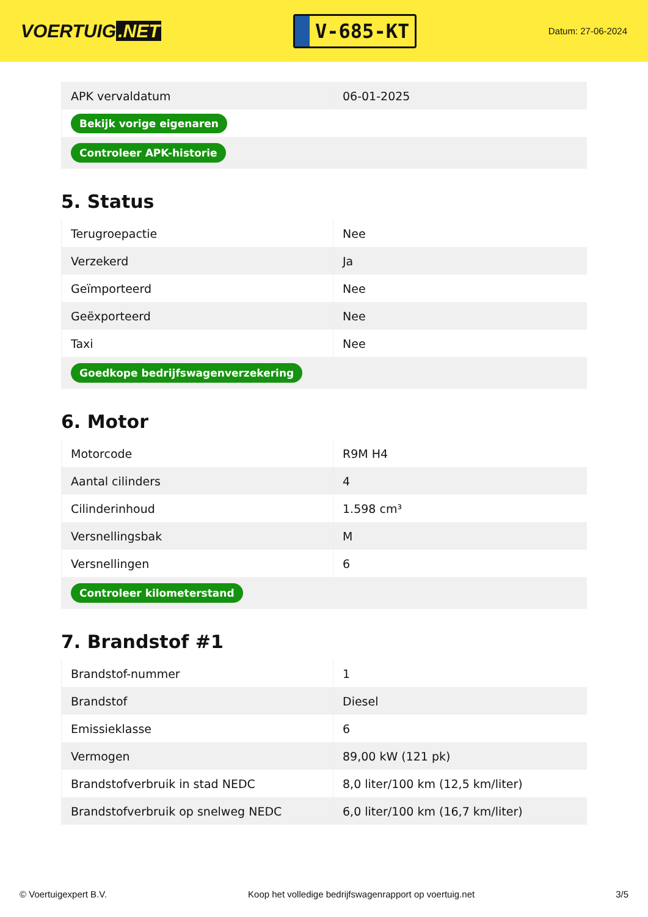VOERTUIG.NET
V-685-KT
Datum: 27-06-2024
| APK vervaldatum | 06-01-2025 |
| Bekijk vorige eigenaren | |
| Controleer APK-historie | |
5. Status
| Terugroepactie | Nee |
| Verzekerd | Ja |
| Geïmporteerd | Nee |
| Geëxporteerd | Nee |
| Taxi | Nee |
| Goedkope bedrijfswagenverzekering | |
6. Motor
| Motorcode | R9M H4 |
| Aantal cilinders | 4 |
| Cilinderinhoud | 1.598 cm³ |
| Versnellingsbak | M |
| Versnellingen | 6 |
| Controleer kilometerstand | |
7. Brandstof #1
| Brandstof-nummer | 1 |
| Brandstof | Diesel |
| Emissieklasse | 6 |
| Vermogen | 89,00 kW (121 pk) |
| Brandstofverbruik in stad NEDC | 8,0 liter/100 km (12,5 km/liter) |
| Brandstofverbruik op snelweg NEDC | 6,0 liter/100 km (16,7 km/liter) |
© Voertuigexpert B.V. Koop het volledige bedrijfswagenrapport op voertuig.net 3/5